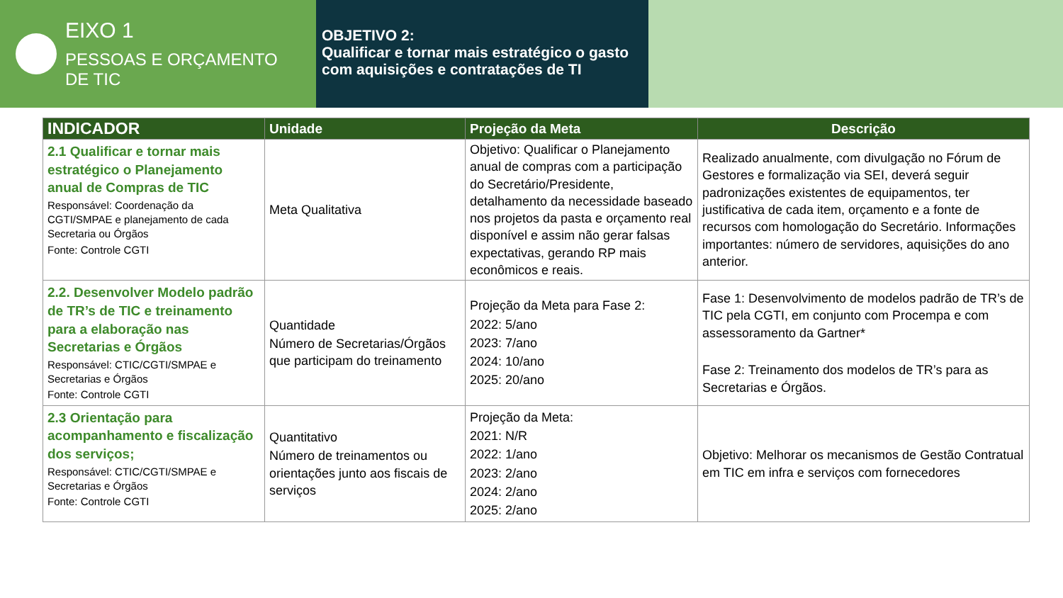EIXO 1
PESSOAS E ORÇAMENTO
DE TIC
OBJETIVO 2:
Qualificar e tornar mais estratégico o gasto com aquisições e contratações de TI
| INDICADOR | Unidade | Projeção da Meta | Descrição |
| --- | --- | --- | --- |
| 2.1 Qualificar e tornar mais estratégico o Planejamento anual de Compras de TIC Responsável: Coordenação da CGTI/SMPAE e planejamento de cada Secretaria ou Órgãos Fonte: Controle CGTI | Meta Qualitativa | Objetivo: Qualificar o Planejamento anual de compras com a participação do Secretário/Presidente, detalhamento da necessidade baseado nos projetos da pasta e orçamento real disponível e assim não gerar falsas expectativas, gerando RP mais econômicos e reais. | Realizado anualmente, com divulgação no Fórum de Gestores e formalização via SEI, deverá seguir padronizações existentes de equipamentos, ter justificativa de cada item, orçamento e a fonte de recursos com homologação do Secretário. Informações importantes: número de servidores, aquisições do ano anterior. |
| 2.2. Desenvolver Modelo padrão de TR’s de TIC e treinamento para a elaboração nas Secretarias e Órgãos Responsável: CTIC/CGTI/SMPAE e Secretarias e Órgãos Fonte: Controle CGTI | Quantidade Número de Secretarias/Órgãos que participam do treinamento | Projeção da Meta para Fase 2: 2022: 5/ano 2023: 7/ano 2024: 10/ano 2025: 20/ano | Fase 1: Desenvolvimento de modelos padrão de TR’s de TIC pela CGTI, em conjunto com Procempa e com assessoramento da Gartner* Fase 2: Treinamento dos modelos de TR’s para as Secretarias e Órgãos. |
| 2.3 Orientação para acompanhamento e fiscalização dos serviços; Responsável: CTIC/CGTI/SMPAE e Secretarias e Órgãos Fonte: Controle CGTI | Quantitativo Número de treinamentos ou orientações junto aos fiscais de serviços | Projeção da Meta: 2021: N/R 2022: 1/ano 2023: 2/ano 2024: 2/ano 2025: 2/ano | Objetivo: Melhorar os mecanismos de Gestão Contratual em TIC em infra e serviços com fornecedores |